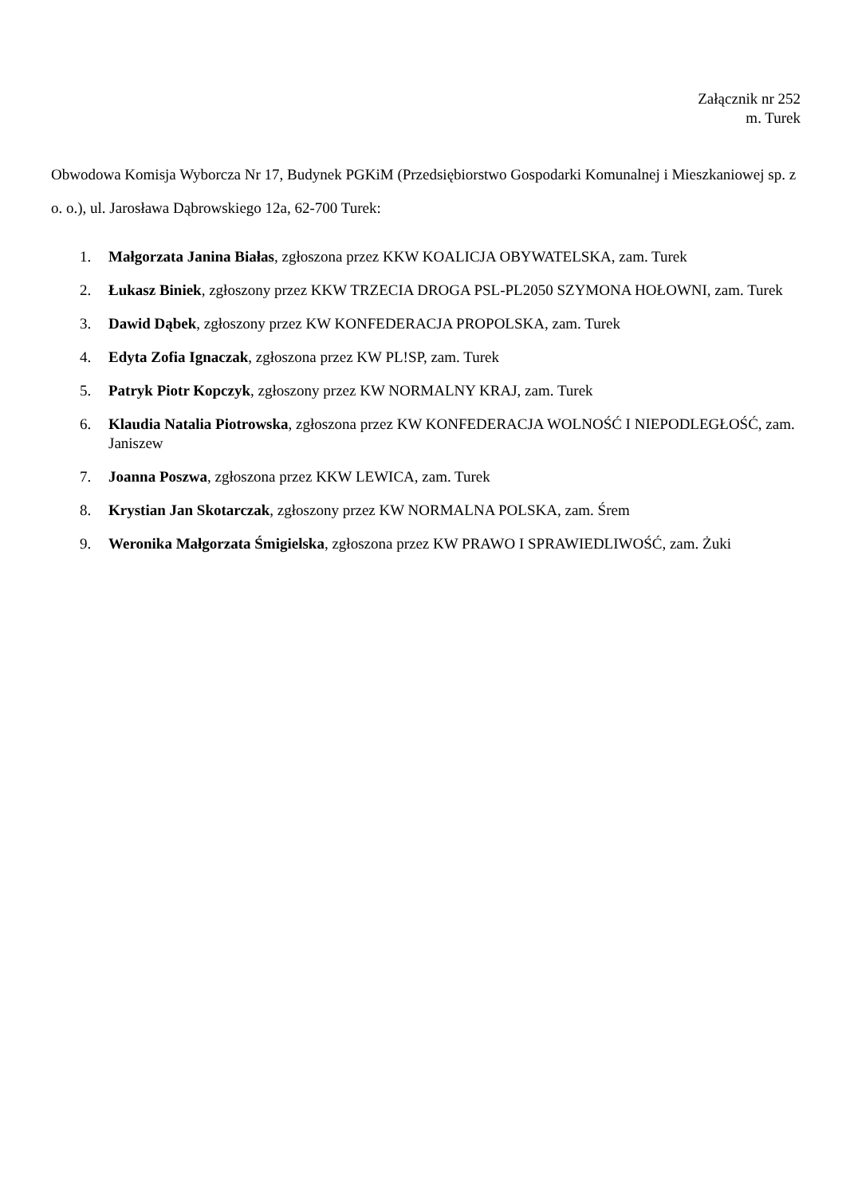Załącznik nr 252
m. Turek
Obwodowa Komisja Wyborcza Nr 17, Budynek PGKiM (Przedsiębiorstwo Gospodarki Komunalnej i Mieszkaniowej sp. z o. o.), ul. Jarosława Dąbrowskiego 12a, 62-700 Turek:
1. Małgorzata Janina Białas, zgłoszona przez KKW KOALICJA OBYWATELSKA, zam. Turek
2. Łukasz Biniek, zgłoszony przez KKW TRZECIA DROGA PSL-PL2050 SZYMONA HOŁOWNI, zam. Turek
3. Dawid Dąbek, zgłoszony przez KW KONFEDERACJA PROPOLSKA, zam. Turek
4. Edyta Zofia Ignaczak, zgłoszona przez KW PL!SP, zam. Turek
5. Patryk Piotr Kopczyk, zgłoszony przez KW NORMALNY KRAJ, zam. Turek
6. Klaudia Natalia Piotrowska, zgłoszona przez KW KONFEDERACJA WOLNOŚĆ I NIEPODLEGŁOŚĆ, zam. Janiszew
7. Joanna Poszwa, zgłoszona przez KKW LEWICA, zam. Turek
8. Krystian Jan Skotarczak, zgłoszony przez KW NORMALNA POLSKA, zam. Śrem
9. Weronika Małgorzata Śmigielska, zgłoszona przez KW PRAWO I SPRAWIEDLIWOŚĆ, zam. Żuki